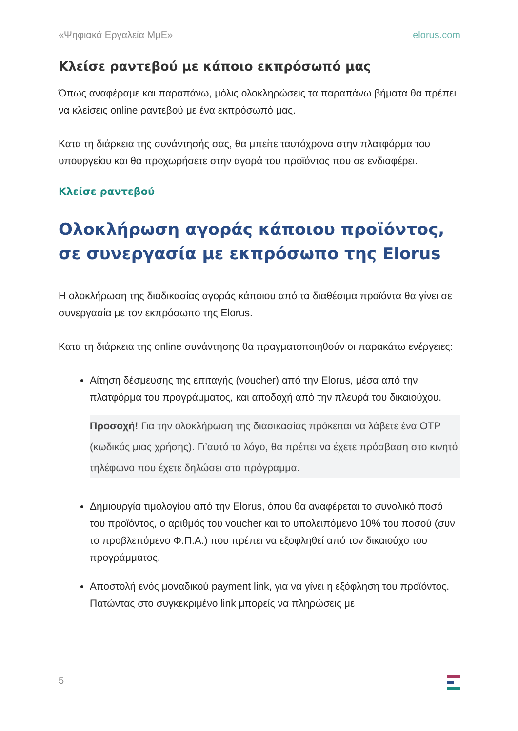«Ψηφιακά Εργαλεία ΜμΕ» elorus.com
Κλείσε ραντεβού με κάποιο εκπρόσωπό μας
Όπως αναφέραμε και παραπάνω, μόλις ολοκληρώσεις τα παραπάνω βήματα θα πρέπει να κλείσεις online ραντεβού με ένα εκπρόσωπό μας.
Κατα τη διάρκεια της συνάντησής σας, θα μπείτε ταυτόχρονα στην πλατφόρμα του υπουργείου και θα προχωρήσετε στην αγορά του προϊόντος που σε ενδιαφέρει.
Κλείσε ραντεβού
Ολοκλήρωση αγοράς κάποιου προϊόντος, σε συνεργασία με εκπρόσωπο της Elorus
Η ολοκλήρωση της διαδικασίας αγοράς κάποιου από τα διαθέσιμα προϊόντα θα γίνει σε συνεργασία με τον εκπρόσωπο της Elorus.
Κατα τη διάρκεια της online συνάντησης θα πραγματοποιηθούν οι παρακάτω ενέργειες:
Αίτηση δέσμευσης της επιταγής (voucher) από την Elorus, μέσα από την πλατφόρμα του προγράμματος, και αποδοχή από την πλευρά του δικαιούχου.
Προσοχή! Για την ολοκλήρωση της διασικασίας πρόκειται να λάβετε ένα OTP (κωδικός μιας χρήσης). Γι’αυτό το λόγο, θα πρέπει να έχετε πρόσβαση στο κινητό τηλέφωνο που έχετε δηλώσει στο πρόγραμμα.
Δημιουργία τιμολογίου από την Elorus, όπου θα αναφέρεται το συνολικό ποσό του προϊόντος, ο αριθμός του voucher και το υπολειπόμενο 10% του ποσού (συν το προβλεπόμενο Φ.Π.Α.) που πρέπει να εξοφληθεί από τον δικαιούχο του προγράμματος.
Αποστολή ενός μοναδικού payment link, για να γίνει η εξόφληση του προϊόντος. Πατώντας στο συγκεκριμένο link μπορείς να πληρώσεις με
5